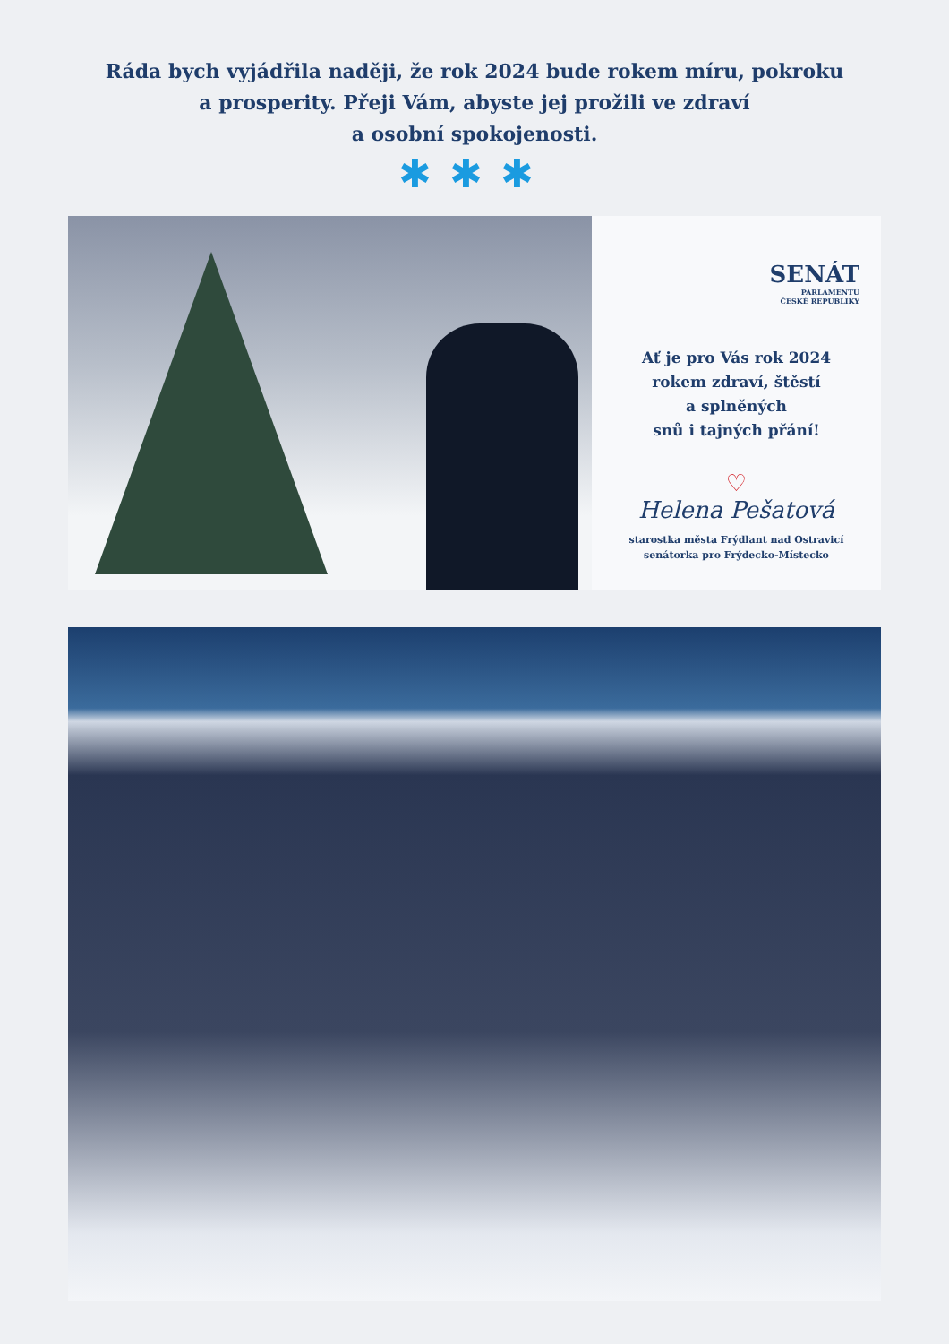Ráda bych vyjádřila naději, že rok 2024 bude rokem míru, pokroku
a prosperity. Přeji Vám, abyste jej prožili ve zdraví
a osobní spokojenosti.
✱✱✱
SENÁT
PARLAMENTU
ČESKÉ REPUBLIKY
Ať je pro Vás rok 2024
rokem zdraví, štěstí
a splněných
snů i tajných přání!
♡
Helena Pešatová
starostka města Frýdlant nad Ostravicí
senátorka pro Frýdecko-Místecko